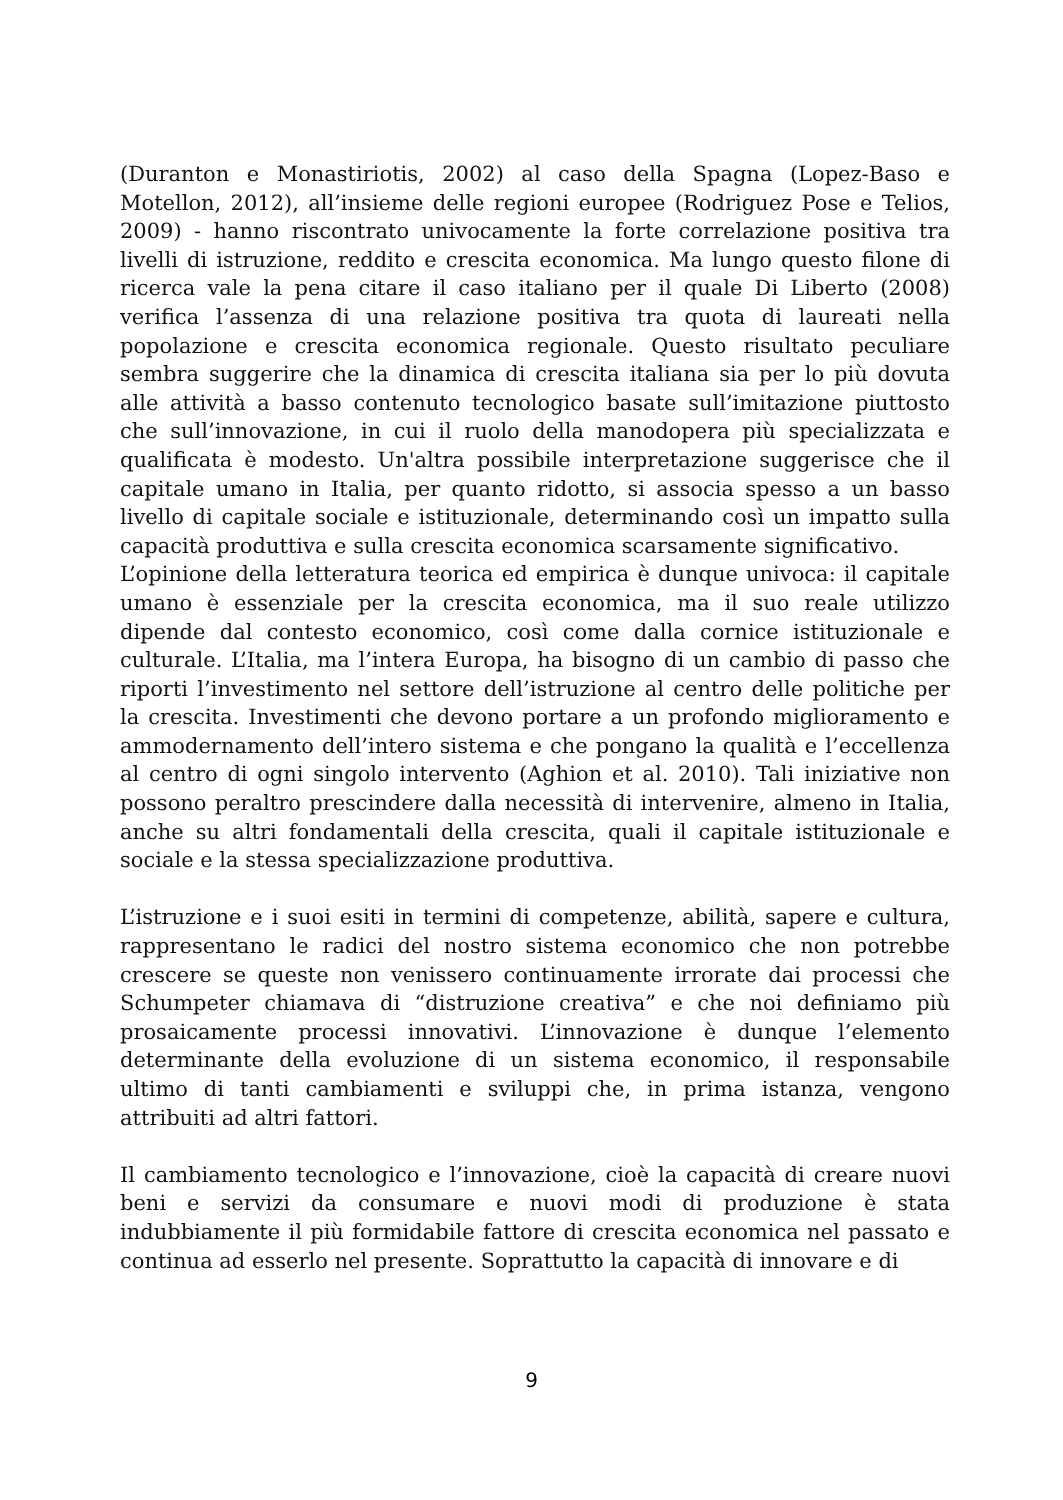(Duranton e Monastiriotis, 2002) al caso della Spagna (Lopez-Baso e Motellon, 2012), all’insieme delle regioni europee (Rodriguez Pose e Telios, 2009) - hanno riscontrato univocamente la forte correlazione positiva tra livelli di istruzione, reddito e crescita economica. Ma lungo questo filone di ricerca vale la pena citare il caso italiano per il quale Di Liberto (2008) verifica l’assenza di una relazione positiva tra quota di laureati nella popolazione e crescita economica regionale. Questo risultato peculiare sembra suggerire che la dinamica di crescita italiana sia per lo più dovuta alle attività a basso contenuto tecnologico basate sull’imitazione piuttosto che sull’innovazione, in cui il ruolo della manodopera più specializzata e qualificata è modesto. Un'altra possibile interpretazione suggerisce che il capitale umano in Italia, per quanto ridotto, si associa spesso a un basso livello di capitale sociale e istituzionale, determinando così un impatto sulla capacità produttiva e sulla crescita economica scarsamente significativo.
L’opinione della letteratura teorica ed empirica è dunque univoca: il capitale umano è essenziale per la crescita economica, ma il suo reale utilizzo dipende dal contesto economico, così come dalla cornice istituzionale e culturale. L’Italia, ma l’intera Europa, ha bisogno di un cambio di passo che riporti l’investimento nel settore dell’istruzione al centro delle politiche per la crescita. Investimenti che devono portare a un profondo miglioramento e ammodernamento dell’intero sistema e che pongano la qualità e l’eccellenza al centro di ogni singolo intervento (Aghion et al. 2010). Tali iniziative non possono peraltro prescindere dalla necessità di intervenire, almeno in Italia, anche su altri fondamentali della crescita, quali il capitale istituzionale e sociale e la stessa specializzazione produttiva.
L’istruzione e i suoi esiti in termini di competenze, abilità, sapere e cultura, rappresentano le radici del nostro sistema economico che non potrebbe crescere se queste non venissero continuamente irrorate dai processi che Schumpeter chiamava di “distruzione creativa” e che noi definiamo più prosaicamente processi innovativi. L’innovazione è dunque l’elemento determinante della evoluzione di un sistema economico, il responsabile ultimo di tanti cambiamenti e sviluppi che, in prima istanza, vengono attribuiti ad altri fattori.
Il cambiamento tecnologico e l’innovazione, cioè la capacità di creare nuovi beni e servizi da consumare e nuovi modi di produzione è stata indubbiamente il più formidabile fattore di crescita economica nel passato e continua ad esserlo nel presente. Soprattutto la capacità di innovare e di
9